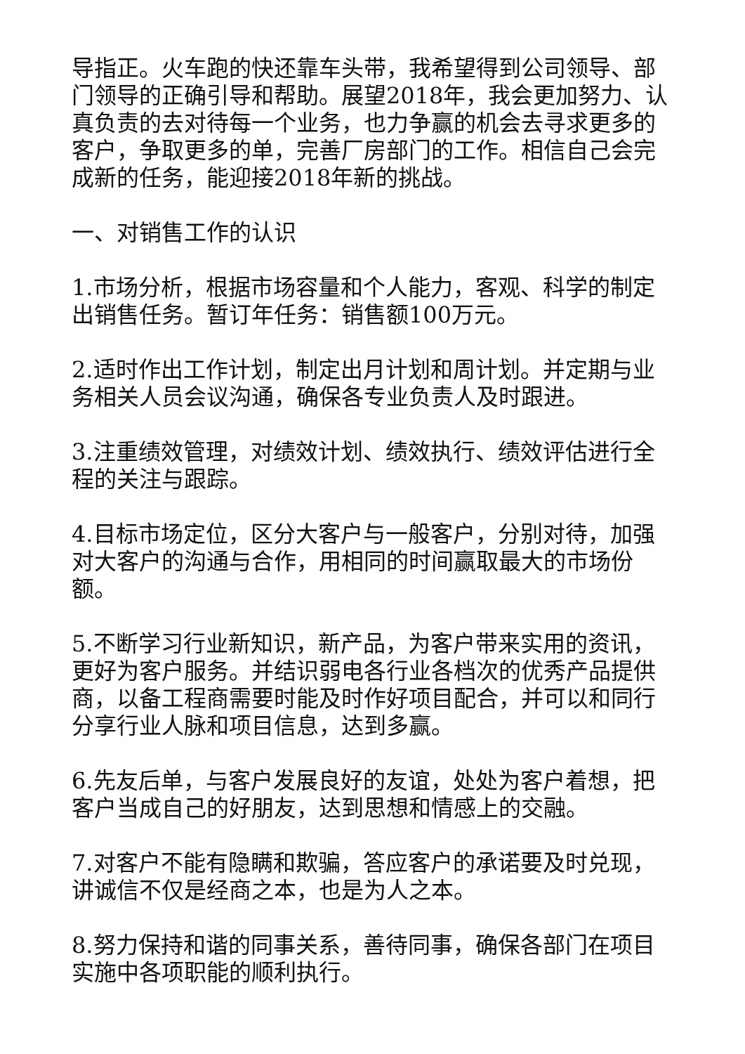导指正。火车跑的快还靠车头带，我希望得到公司领导、部门领导的正确引导和帮助。展望2018年，我会更加努力、认真负责的去对待每一个业务，也力争赢的机会去寻求更多的客户，争取更多的单，完善厂房部门的工作。相信自己会完成新的任务，能迎接2018年新的挑战。
一、对销售工作的认识
1.市场分析，根据市场容量和个人能力，客观、科学的制定出销售任务。暂订年任务：销售额100万元。
2.适时作出工作计划，制定出月计划和周计划。并定期与业务相关人员会议沟通，确保各专业负责人及时跟进。
3.注重绩效管理，对绩效计划、绩效执行、绩效评估进行全程的关注与跟踪。
4.目标市场定位，区分大客户与一般客户，分别对待，加强对大客户的沟通与合作，用相同的时间赢取最大的市场份额。
5.不断学习行业新知识，新产品，为客户带来实用的资讯，更好为客户服务。并结识弱电各行业各档次的优秀产品提供商，以备工程商需要时能及时作好项目配合，并可以和同行分享行业人脉和项目信息，达到多赢。
6.先友后单，与客户发展良好的友谊，处处为客户着想，把客户当成自己的好朋友，达到思想和情感上的交融。
7.对客户不能有隐瞒和欺骗，答应客户的承诺要及时兑现，讲诚信不仅是经商之本，也是为人之本。
8.努力保持和谐的同事关系，善待同事，确保各部门在项目实施中各项职能的顺利执行。